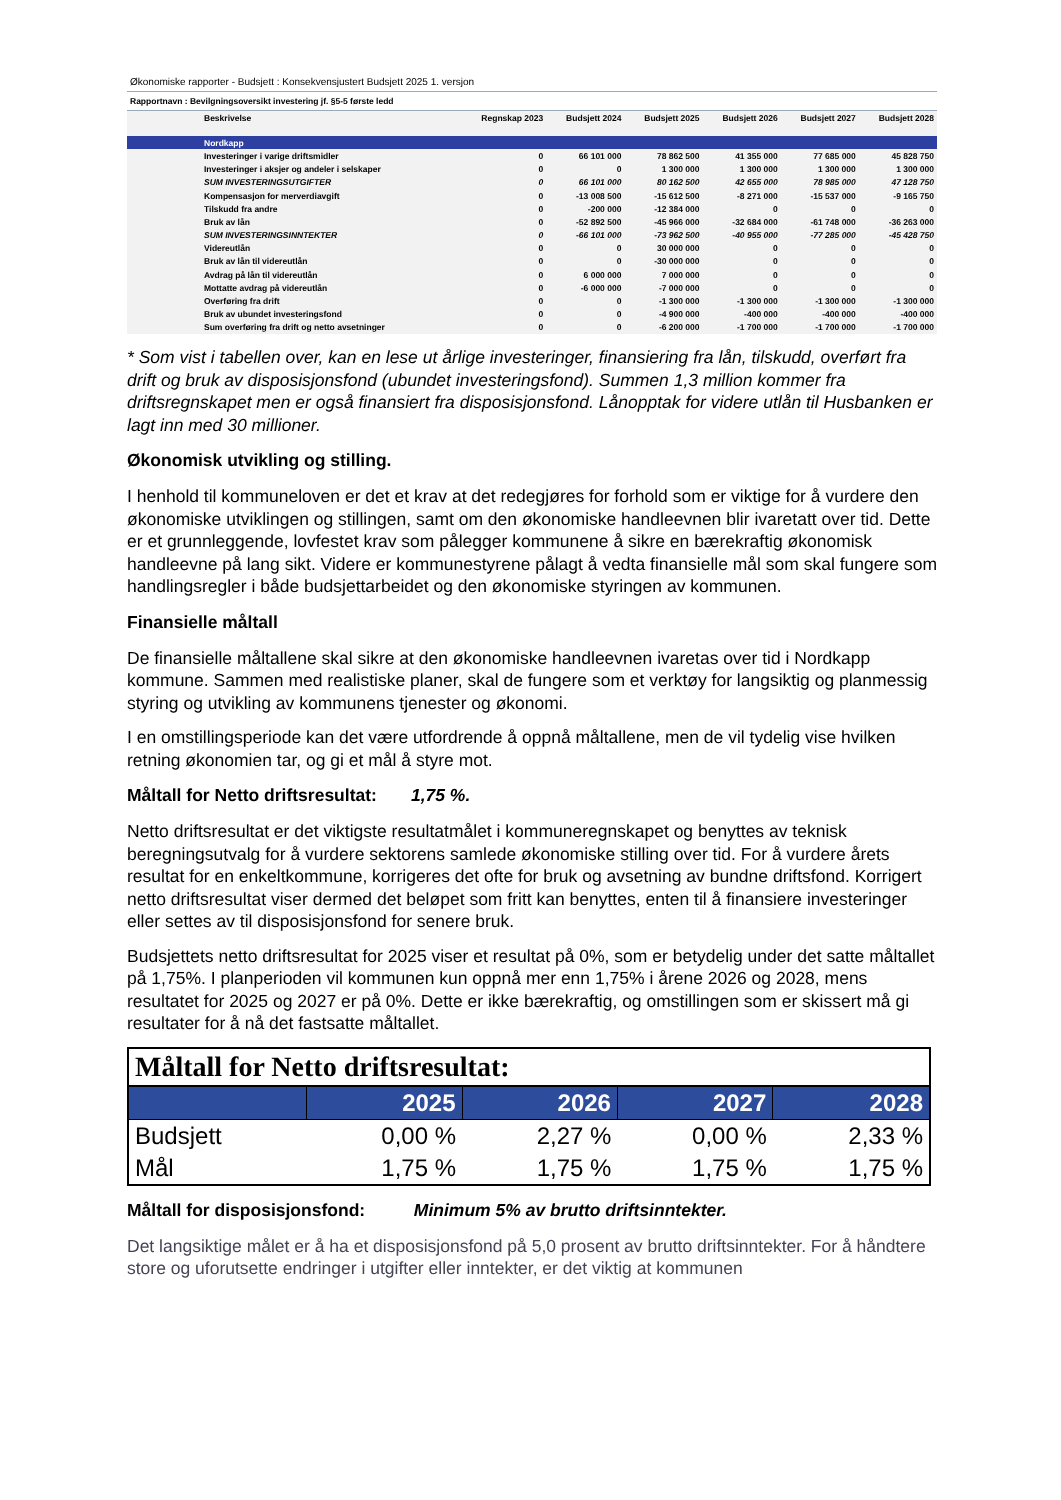Økonomiske rapporter - Budsjett : Konsekvensjustert Budsjett 2025 1. versjon
Rapportnavn : Bevilgningsoversikt investering jf. §5-5 første ledd
| Beskrivelse | Regnskap 2023 | Budsjett 2024 | Budsjett 2025 | Budsjett 2026 | Budsjett 2027 | Budsjett 2028 |
| --- | --- | --- | --- | --- | --- | --- |
| Nordkapp | | | | | | |
| Investeringer i varige driftsmidler | 0 | 66 101 000 | 78 862 500 | 41 355 000 | 77 685 000 | 45 828 750 |
| Investeringer i aksjer og andeler i selskaper | 0 | 0 | 1 300 000 | 1 300 000 | 1 300 000 | 1 300 000 |
| SUM INVESTERINGSUTGIFTER | 0 | 66 101 000 | 80 162 500 | 42 655 000 | 78 985 000 | 47 128 750 |
| Kompensasjon for merverdiavgift | 0 | -13 008 500 | -15 612 500 | -8 271 000 | -15 537 000 | -9 165 750 |
| Tilskudd fra andre | 0 | -200 000 | -12 384 000 | 0 | 0 | 0 |
| Bruk av lån | 0 | -52 892 500 | -45 966 000 | -32 684 000 | -61 748 000 | -36 263 000 |
| SUM INVESTERINGSINNTEKTER | 0 | -66 101 000 | -73 962 500 | -40 955 000 | -77 285 000 | -45 428 750 |
| Videreutlån | 0 | 0 | 30 000 000 | 0 | 0 | 0 |
| Bruk av lån til videreutlån | 0 | 0 | -30 000 000 | 0 | 0 | 0 |
| Avdrag på lån til videreutlån | 0 | 6 000 000 | 7 000 000 | 0 | 0 | 0 |
| Mottatte avdrag på videreutlån | 0 | -6 000 000 | -7 000 000 | 0 | 0 | 0 |
| Overføring fra drift | 0 | 0 | -1 300 000 | -1 300 000 | -1 300 000 | -1 300 000 |
| Bruk av ubundet investeringsfond | 0 | 0 | -4 900 000 | -400 000 | -400 000 | -400 000 |
| Sum overføring fra drift og netto avsetninger | 0 | 0 | -6 200 000 | -1 700 000 | -1 700 000 | -1 700 000 |
* Som vist i tabellen over, kan en lese ut årlige investeringer, finansiering fra lån, tilskudd, overført fra drift og bruk av disposisjonsfond (ubundet investeringsfond). Summen 1,3 million kommer fra driftsregnskapet men er også finansiert fra disposisjonsfond. Lånopptak for videre utlån til Husbanken er lagt inn med 30 millioner.
Økonomisk utvikling og stilling.
I henhold til kommuneloven er det et krav at det redegjøres for forhold som er viktige for å vurdere den økonomiske utviklingen og stillingen, samt om den økonomiske handleevnen blir ivaretatt over tid. Dette er et grunnleggende, lovfestet krav som pålegger kommunene å sikre en bærekraftig økonomisk handleevne på lang sikt. Videre er kommunestyrene pålagt å vedta finansielle mål som skal fungere som handlingsregler i både budsjettarbeidet og den økonomiske styringen av kommunen.
Finansielle måltall
De finansielle måltallene skal sikre at den økonomiske handleevnen ivaretas over tid i Nordkapp kommune. Sammen med realistiske planer, skal de fungere som et verktøy for langsiktig og planmessig styring og utvikling av kommunens tjenester og økonomi.
I en omstillingsperiode kan det være utfordrende å oppnå måltallene, men de vil tydelig vise hvilken retning økonomien tar, og gi et mål å styre mot.
Måltall for Netto driftsresultat: 1,75 %.
Netto driftsresultat er det viktigste resultatmålet i kommuneregnskapet og benyttes av teknisk beregningsutvalg for å vurdere sektorens samlede økonomiske stilling over tid. For å vurdere årets resultat for en enkeltkommune, korrigeres det ofte for bruk og avsetning av bundne driftsfond. Korrigert netto driftsresultat viser dermed det beløpet som fritt kan benyttes, enten til å finansiere investeringer eller settes av til disposisjonsfond for senere bruk.
Budsjettets netto driftsresultat for 2025 viser et resultat på 0%, som er betydelig under det satte måltallet på 1,75%. I planperioden vil kommunen kun oppnå mer enn 1,75% i årene 2026 og 2028, mens resultatet for 2025 og 2027 er på 0%. Dette er ikke bærekraftig, og omstillingen som er skissert må gi resultater for å nå det fastsatte måltallet.
| Måltall for Netto driftsresultat: | | | | |
| | 2025 | 2026 | 2027 | 2028 |
| Budsjett | 0,00 % | 2,27 % | 0,00 % | 2,33 % |
| Mål | 1,75 % | 1,75 % | 1,75 % | 1,75 % |
Måltall for disposisjonsfond: Minimum 5% av brutto driftsinntekter.
Det langsiktige målet er å ha et disposisjonsfond på 5,0 prosent av brutto driftsinntekter. For å håndtere store og uforutsette endringer i utgifter eller inntekter, er det viktig at kommunen